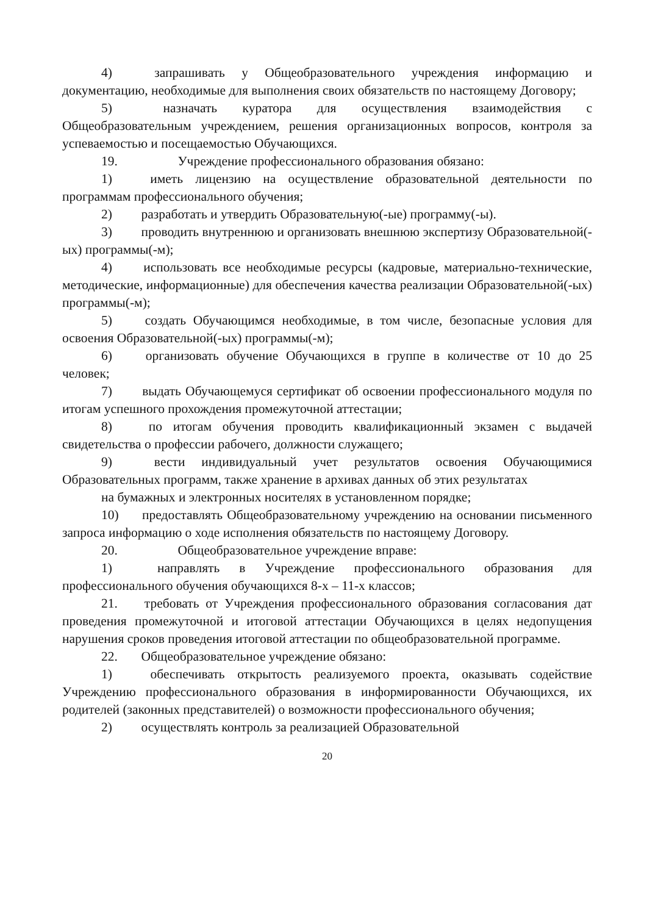4) запрашивать у Общеобразовательного учреждения информацию и документацию, необходимые для выполнения своих обязательств по настоящему Договору;
5) назначать куратора для осуществления взаимодействия с Общеобразовательным учреждением, решения организационных вопросов, контроля за успеваемостью и посещаемостью Обучающихся.
19. Учреждение профессионального образования обязано:
1) иметь лицензию на осуществление образовательной деятельности по программам профессионального обучения;
2) разработать и утвердить Образовательную(-ые) программу(-ы).
3) проводить внутреннюю и организовать внешнюю экспертизу Образовательной(-ых) программы(-м);
4) использовать все необходимые ресурсы (кадровые, материально-технические, методические, информационные) для обеспечения качества реализации Образовательной(-ых) программы(-м);
5) создать Обучающимся необходимые, в том числе, безопасные условия для освоения Образовательной(-ых) программы(-м);
6) организовать обучение Обучающихся в группе в количестве от 10 до 25 человек;
7) выдать Обучающемуся сертификат об освоении профессионального модуля по итогам успешного прохождения промежуточной аттестации;
8) по итогам обучения проводить квалификационный экзамен с выдачей свидетельства о профессии рабочего, должности служащего;
9) вести индивидуальный учет результатов освоения Обучающимися Образовательных программ, также хранение в архивах данных об этих результатах
на бумажных и электронных носителях в установленном порядке;
10) предоставлять Общеобразовательному учреждению на основании письменного запроса информацию о ходе исполнения обязательств по настоящему Договору.
20. Общеобразовательное учреждение вправе:
1) направлять в Учреждение профессионального образования для профессионального обучения обучающихся 8-х – 11-х классов;
21. требовать от Учреждения профессионального образования согласования дат проведения промежуточной и итоговой аттестации Обучающихся в целях недопущения нарушения сроков проведения итоговой аттестации по общеобразовательной программе.
22. Общеобразовательное учреждение обязано:
1) обеспечивать открытость реализуемого проекта, оказывать содействие Учреждению профессионального образования в информированности Обучающихся, их родителей (законных представителей) о возможности профессионального обучения;
2) осуществлять контроль за реализацией Образовательной
20